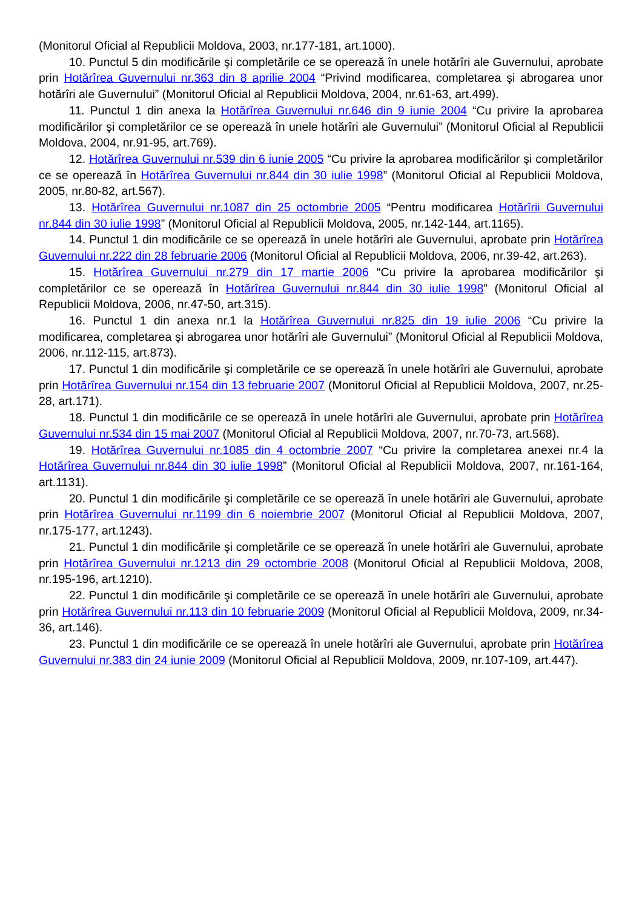(Monitorul Oficial al Republicii Moldova, 2003, nr.177-181, art.1000).
10. Punctul 5 din modificările şi completările ce se operează în unele hotărîri ale Guvernului, aprobate prin Hotărîrea Guvernului nr.363 din 8 aprilie 2004 “Privind modificarea, completarea şi abrogarea unor hotărîri ale Guvernului” (Monitorul Oficial al Republicii Moldova, 2004, nr.61-63, art.499).
11. Punctul 1 din anexa la Hotărîrea Guvernului nr.646 din 9 iunie 2004 “Cu privire la aprobarea modificărilor şi completărilor ce se operează în unele hotărîri ale Guvernului” (Monitorul Oficial al Republicii Moldova, 2004, nr.91-95, art.769).
12. Hotărîrea Guvernului nr.539 din 6 iunie 2005 “Cu privire la aprobarea modificărilor şi completărilor ce se operează în Hotărîrea Guvernului nr.844 din 30 iulie 1998” (Monitorul Oficial al Republicii Moldova, 2005, nr.80-82, art.567).
13. Hotărîrea Guvernului nr.1087 din 25 octombrie 2005 “Pentru modificarea Hotărîrii Guvernului nr.844 din 30 iulie 1998” (Monitorul Oficial al Republicii Moldova, 2005, nr.142-144, art.1165).
14. Punctul 1 din modificările ce se operează în unele hotărîri ale Guvernului, aprobate prin Hotărîrea Guvernului nr.222 din 28 februarie 2006 (Monitorul Oficial al Republicii Moldova, 2006, nr.39-42, art.263).
15. Hotărîrea Guvernului nr.279 din 17 martie 2006 “Cu privire la aprobarea modificărilor şi completărilor ce se operează în Hotărîrea Guvernului nr.844 din 30 iulie 1998” (Monitorul Oficial al Republicii Moldova, 2006, nr.47-50, art.315).
16. Punctul 1 din anexa nr.1 la Hotărîrea Guvernului nr.825 din 19 iulie 2006 “Cu privire la modificarea, completarea şi abrogarea unor hotărîri ale Guvernului” (Monitorul Oficial al Republicii Moldova, 2006, nr.112-115, art.873).
17. Punctul 1 din modificările şi completările ce se operează în unele hotărîri ale Guvernului, aprobate prin Hotărîrea Guvernului nr.154 din 13 februarie 2007 (Monitorul Oficial al Republicii Moldova, 2007, nr.25-28, art.171).
18. Punctul 1 din modificările ce se operează în unele hotărîri ale Guvernului, aprobate prin Hotărîrea Guvernului nr.534 din 15 mai 2007 (Monitorul Oficial al Republicii Moldova, 2007, nr.70-73, art.568).
19. Hotărîrea Guvernului nr.1085 din 4 octombrie 2007 “Cu privire la completarea anexei nr.4 la Hotărîrea Guvernului nr.844 din 30 iulie 1998” (Monitorul Oficial al Republicii Moldova, 2007, nr.161-164, art.1131).
20. Punctul 1 din modificările şi completările ce se operează în unele hotărîri ale Guvernului, aprobate prin Hotărîrea Guvernului nr.1199 din 6 noiembrie 2007 (Monitorul Oficial al Republicii Moldova, 2007, nr.175-177, art.1243).
21. Punctul 1 din modificările şi completările ce se operează în unele hotărîri ale Guvernului, aprobate prin Hotărîrea Guvernului nr.1213 din 29 octombrie 2008 (Monitorul Oficial al Republicii Moldova, 2008, nr.195-196, art.1210).
22. Punctul 1 din modificările şi completările ce se operează în unele hotărîri ale Guvernului, aprobate prin Hotărîrea Guvernului nr.113 din 10 februarie 2009 (Monitorul Oficial al Republicii Moldova, 2009, nr.34-36, art.146).
23. Punctul 1 din modificările ce se operează în unele hotărîri ale Guvernului, aprobate prin Hotărîrea Guvernului nr.383 din 24 iunie 2009 (Monitorul Oficial al Republicii Moldova, 2009, nr.107-109, art.447).